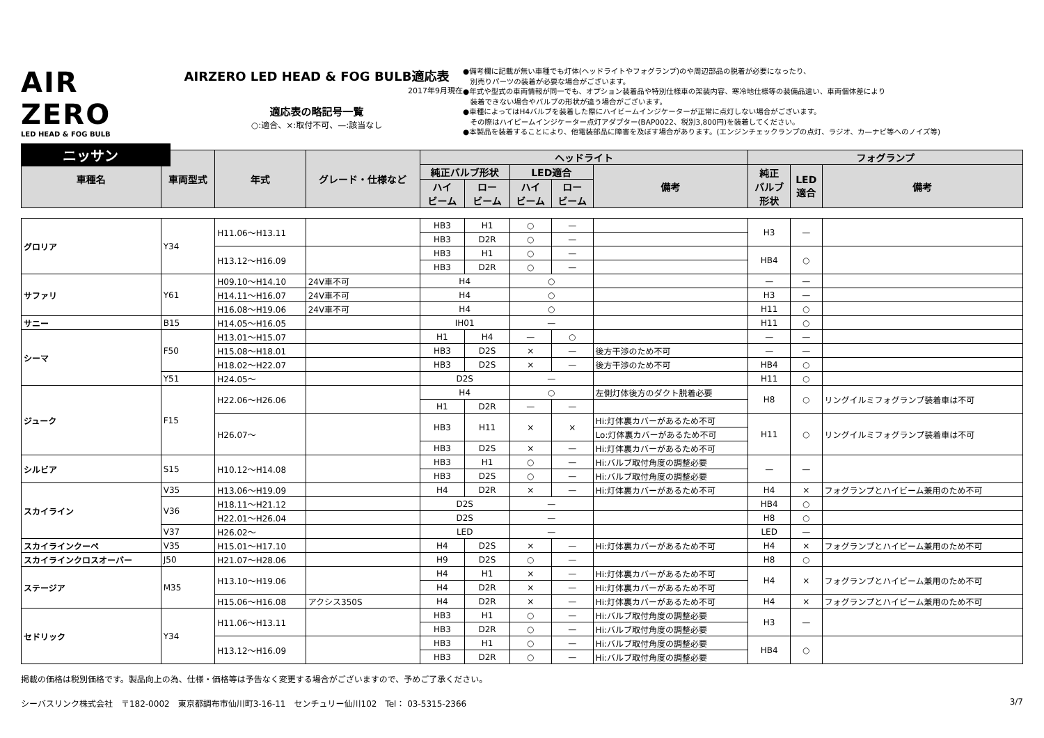AIR ZERO
LED HEAD & FOG BULB
ニッサン
AIRZERO LED HEAD & FOG BULB適応表
2017年9月現在
適応表の略記号一覧
○:適合、×:取付不可、—:該当なし
●備考欄に記載が無い車種でも灯体(ヘッドライトやフォグランプ)のや周辺部品の脱着が必要になったり、
　別売りパーツの装着が必要な場合がございます。
●年式や型式の車両情報が同一でも、オプション装着品や特別仕様車の架装内容、寒冷地仕様等の装備品違い、車両個体差により
　装着できない場合やバルブの形状が違う場合がございます。
●車種によってはH4バルブを装着した際にハイビームインジケーターが正常に点灯しない場合がございます。
　その際はハイビームインジケーター点灯アダプター(BAP0022、税別3,800円)を装着してください。
●本製品を装着することにより、他電装部品に障害を及ぼす場合があります。(エンジンチェックランプの点灯、ラジオ、カ—ナビ等へのノイズ等)
| 車種名 | 車両型式 | 年式 | グレード・仕様など | ヘッドライト | | | | | フォグランプ | | |
| --- | --- | --- | --- | --- | --- | --- | --- | --- | --- | --- | --- |
| | | | | 純正バルブ形状 | | LED適合 | | 備考 | 純正 バルブ 形状 | LED 適合 | 備考 |
| | | | | ハイ ビーム | ロー ビーム | ハイ ビーム | ロー ビーム | | | | |
| グロリア | Y34 | H11.06〜H13.11 | | HB3 | H1 | ○ | — | | H3 | — | |
| | | | | HB3 | D2R | ○ | — | | | | |
| | | H13.12〜H16.09 | | HB3 | H1 | ○ | — | | HB4 | ○ | |
| | | | | HB3 | D2R | ○ | — | | | | |
| サファリ | Y61 | H09.10〜H14.10 | 24V車不可 | H4 | | ○ | | | — | — | |
| | | H14.11〜H16.07 | 24V車不可 | H4 | | ○ | | | H3 | — | |
| | | H16.08〜H19.06 | 24V車不可 | H4 | | ○ | | | H11 | ○ | |
| サニー | B15 | H14.05〜H16.05 | | IH01 | | — | | | H11 | ○ | |
| シーマ | F50 | H13.01〜H15.07 | | H1 | H4 | — | ○ | | — | — | |
| | | H15.08〜H18.01 | | HB3 | D2S | × | — | 後方干渉のため不可 | — | — | |
| | | H18.02〜H22.07 | | HB3 | D2S | × | — | 後方干渉のため不可 | HB4 | ○ | |
| | Y51 | H24.05〜 | | D2S | | — | | | H11 | ○ | |
| ジューク | F15 | H22.06〜H26.06 | | H4 | | ○ | | 左側灯体後方のダクト脱着必要 | H8 | ○ | リングイルミフォグランプ装着車は不可 |
| | | | | H1 | D2R | — | — | | | | |
| | | H26.07〜 | | HB3 | H11 | × | × | Hi:灯体裏カバーがあるため不可 | H11 | ○ | リングイルミフォグランプ装着車は不可 |
| | | | | | | | | Lo:灯体裏カバーがあるため不可 | | | |
| | | | | HB3 | D2S | × | — | Hi:灯体裏カバーがあるため不可 | | | |
| シルビア | S15 | H10.12〜H14.08 | | HB3 | H1 | ○ | — | Hi:バルブ取付角度の調整必要 | — | — | |
| | | | | HB3 | D2S | ○ | — | Hi:バルブ取付角度の調整必要 | | | |
| スカイライン | V35 | H13.06〜H19.09 | | H4 | D2R | × | — | Hi:灯体裏カバーがあるため不可 | H4 | × | フォグランプとハイビーム兼用のため不可 |
| | V36 | H18.11〜H21.12 | | D2S | | — | | | HB4 | ○ | |
| | | H22.01〜H26.04 | | D2S | | — | | | H8 | ○ | |
| | V37 | H26.02〜 | | LED | | — | | | LED | — | |
| スカイラインクーペ | V35 | H15.01〜H17.10 | | H4 | D2S | × | — | Hi:灯体裏カバーがあるため不可 | H4 | × | フォグランプとハイビーム兼用のため不可 |
| スカイラインクロスオーバー | J50 | H21.07〜H28.06 | | H9 | D2S | ○ | — | | H8 | ○ | |
| ステージア | M35 | H13.10〜H19.06 | | H4 | H1 | × | — | Hi:灯体裏カバーがあるため不可 | H4 | × | フォグランプとハイビーム兼用のため不可 |
| | | | | H4 | D2R | × | — | Hi:灯体裏カバーがあるため不可 | | | |
| | | H15.06〜H16.08 | アクシス350S | H4 | D2R | × | — | Hi:灯体裏カバーがあるため不可 | H4 | × | フォグランプとハイビーム兼用のため不可 |
| セドリック | Y34 | H11.06〜H13.11 | | HB3 | H1 | ○ | — | Hi:バルブ取付角度の調整必要 | H3 | — | |
| | | | | HB3 | D2R | ○ | — | Hi:バルブ取付角度の調整必要 | | | |
| | | H13.12〜H16.09 | | HB3 | H1 | ○ | — | Hi:バルブ取付角度の調整必要 | HB4 | ○ | |
| | | | | HB3 | D2R | ○ | — | Hi:バルブ取付角度の調整必要 | | | |
掲載の価格は税別価格です。製品向上の為、仕様・価格等は予告なく変更する場合がございますので、予めご了承ください。
シーバスリンク株式会社　〒182-0002　東京都調布市仙川町3-16-11　センチュリー仙川102　Tel： 03-5315-2366 3/7